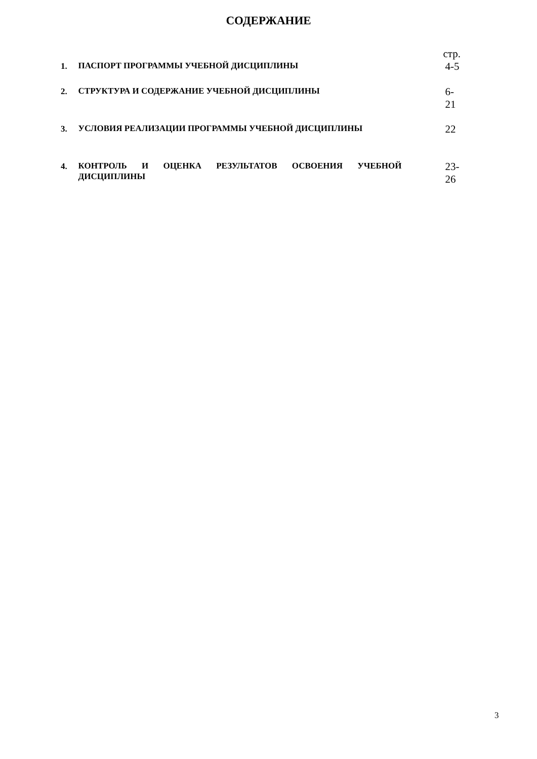СОДЕРЖАНИЕ
| | | стр. |
| 1. | ПАСПОРТ ПРОГРАММЫ УЧЕБНОЙ ДИСЦИПЛИНЫ | 4-5 |
| 2. | СТРУКТУРА И СОДЕРЖАНИЕ УЧЕБНОЙ ДИСЦИПЛИНЫ | 6-21 |
| 3. | УСЛОВИЯ РЕАЛИЗАЦИИ ПРОГРАММЫ УЧЕБНОЙ ДИСЦИПЛИНЫ | 22 |
| 4. | КОНТРОЛЬ И ОЦЕНКА РЕЗУЛЬТАТОВ ОСВОЕНИЯ УЧЕБНОЙ ДИСЦИПЛИНЫ | 23-26 |
3